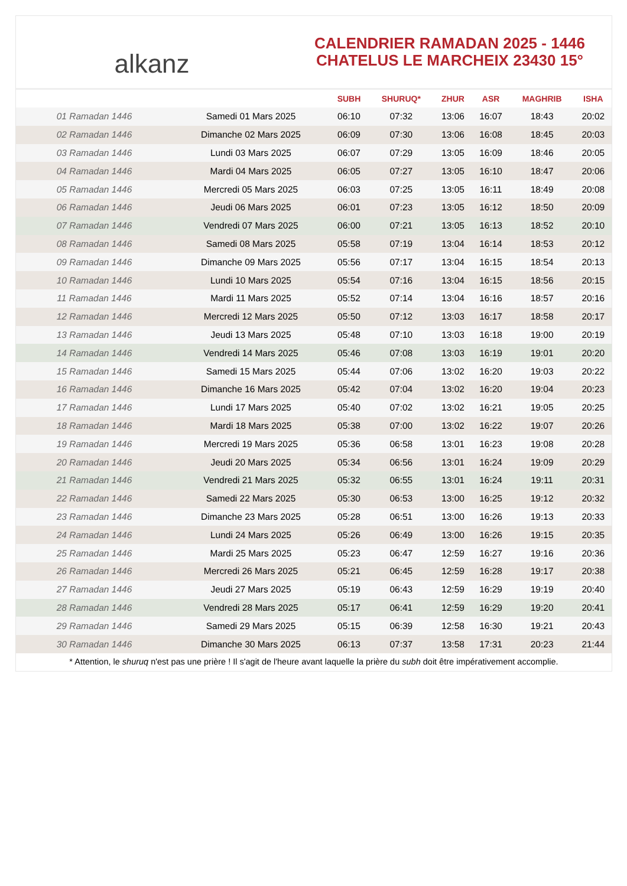alkanz
CALENDRIER RAMADAN 2025 - 1446
CHATELUS LE MARCHEIX 23430 15°
| | | SUBH | SHURUQ* | ZHUR | ASR | MAGHRIB | ISHA |
| --- | --- | --- | --- | --- | --- | --- | --- |
| 01 Ramadan 1446 | Samedi 01 Mars 2025 | 06:10 | 07:32 | 13:06 | 16:07 | 18:43 | 20:02 |
| 02 Ramadan 1446 | Dimanche 02 Mars 2025 | 06:09 | 07:30 | 13:06 | 16:08 | 18:45 | 20:03 |
| 03 Ramadan 1446 | Lundi 03 Mars 2025 | 06:07 | 07:29 | 13:05 | 16:09 | 18:46 | 20:05 |
| 04 Ramadan 1446 | Mardi 04 Mars 2025 | 06:05 | 07:27 | 13:05 | 16:10 | 18:47 | 20:06 |
| 05 Ramadan 1446 | Mercredi 05 Mars 2025 | 06:03 | 07:25 | 13:05 | 16:11 | 18:49 | 20:08 |
| 06 Ramadan 1446 | Jeudi 06 Mars 2025 | 06:01 | 07:23 | 13:05 | 16:12 | 18:50 | 20:09 |
| 07 Ramadan 1446 | Vendredi 07 Mars 2025 | 06:00 | 07:21 | 13:05 | 16:13 | 18:52 | 20:10 |
| 08 Ramadan 1446 | Samedi 08 Mars 2025 | 05:58 | 07:19 | 13:04 | 16:14 | 18:53 | 20:12 |
| 09 Ramadan 1446 | Dimanche 09 Mars 2025 | 05:56 | 07:17 | 13:04 | 16:15 | 18:54 | 20:13 |
| 10 Ramadan 1446 | Lundi 10 Mars 2025 | 05:54 | 07:16 | 13:04 | 16:15 | 18:56 | 20:15 |
| 11 Ramadan 1446 | Mardi 11 Mars 2025 | 05:52 | 07:14 | 13:04 | 16:16 | 18:57 | 20:16 |
| 12 Ramadan 1446 | Mercredi 12 Mars 2025 | 05:50 | 07:12 | 13:03 | 16:17 | 18:58 | 20:17 |
| 13 Ramadan 1446 | Jeudi 13 Mars 2025 | 05:48 | 07:10 | 13:03 | 16:18 | 19:00 | 20:19 |
| 14 Ramadan 1446 | Vendredi 14 Mars 2025 | 05:46 | 07:08 | 13:03 | 16:19 | 19:01 | 20:20 |
| 15 Ramadan 1446 | Samedi 15 Mars 2025 | 05:44 | 07:06 | 13:02 | 16:20 | 19:03 | 20:22 |
| 16 Ramadan 1446 | Dimanche 16 Mars 2025 | 05:42 | 07:04 | 13:02 | 16:20 | 19:04 | 20:23 |
| 17 Ramadan 1446 | Lundi 17 Mars 2025 | 05:40 | 07:02 | 13:02 | 16:21 | 19:05 | 20:25 |
| 18 Ramadan 1446 | Mardi 18 Mars 2025 | 05:38 | 07:00 | 13:02 | 16:22 | 19:07 | 20:26 |
| 19 Ramadan 1446 | Mercredi 19 Mars 2025 | 05:36 | 06:58 | 13:01 | 16:23 | 19:08 | 20:28 |
| 20 Ramadan 1446 | Jeudi 20 Mars 2025 | 05:34 | 06:56 | 13:01 | 16:24 | 19:09 | 20:29 |
| 21 Ramadan 1446 | Vendredi 21 Mars 2025 | 05:32 | 06:55 | 13:01 | 16:24 | 19:11 | 20:31 |
| 22 Ramadan 1446 | Samedi 22 Mars 2025 | 05:30 | 06:53 | 13:00 | 16:25 | 19:12 | 20:32 |
| 23 Ramadan 1446 | Dimanche 23 Mars 2025 | 05:28 | 06:51 | 13:00 | 16:26 | 19:13 | 20:33 |
| 24 Ramadan 1446 | Lundi 24 Mars 2025 | 05:26 | 06:49 | 13:00 | 16:26 | 19:15 | 20:35 |
| 25 Ramadan 1446 | Mardi 25 Mars 2025 | 05:23 | 06:47 | 12:59 | 16:27 | 19:16 | 20:36 |
| 26 Ramadan 1446 | Mercredi 26 Mars 2025 | 05:21 | 06:45 | 12:59 | 16:28 | 19:17 | 20:38 |
| 27 Ramadan 1446 | Jeudi 27 Mars 2025 | 05:19 | 06:43 | 12:59 | 16:29 | 19:19 | 20:40 |
| 28 Ramadan 1446 | Vendredi 28 Mars 2025 | 05:17 | 06:41 | 12:59 | 16:29 | 19:20 | 20:41 |
| 29 Ramadan 1446 | Samedi 29 Mars 2025 | 05:15 | 06:39 | 12:58 | 16:30 | 19:21 | 20:43 |
| 30 Ramadan 1446 | Dimanche 30 Mars 2025 | 06:13 | 07:37 | 13:58 | 17:31 | 20:23 | 21:44 |
* Attention, le shuruq n'est pas une prière ! Il s'agit de l'heure avant laquelle la prière du subh doit être impérativement accomplie.